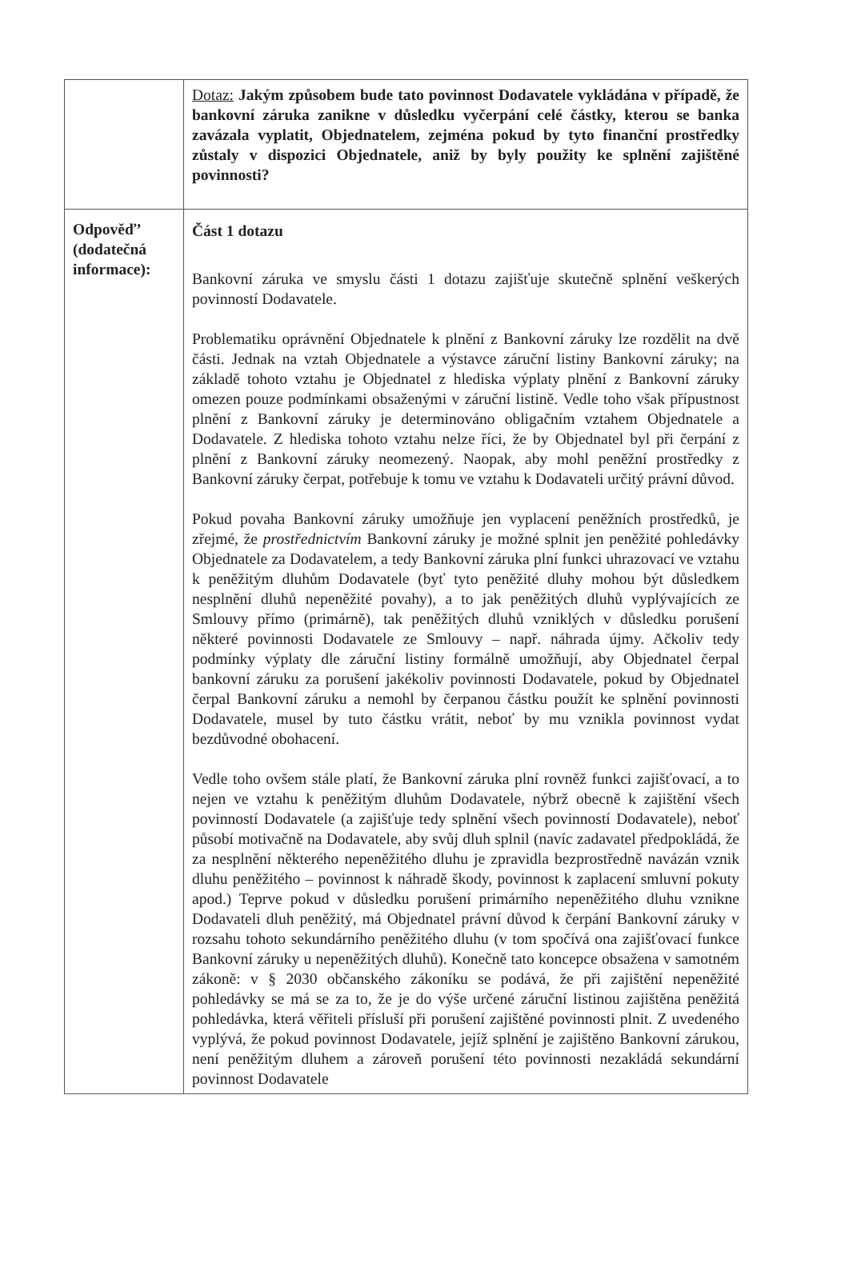| | Dotaz: Jakým způsobem bude tato povinnost Dodavatele vykládána v případě, že bankovní záruka zanikne v důsledku vyčerpání celé částky, kterou se banka zavázala vyplatit, Objednatelem, zejména pokud by tyto finanční prostředky zůstaly v dispozici Objednatele, aniž by byly použity ke splnění zajištěné povinnosti? |
| Odpověď’ (dodatečná informace): | Část 1 dotazu Bankovní záruka ve smyslu části 1 dotazu zajišťuje skutečně splnění veškerých povinností Dodavatele. Problematiku oprávnění Objednatele k plnění z Bankovní záruky lze rozdělit na dvě části. Jednak na vztah Objednatele a výstavce záruční listiny Bankovní záruky; na základě tohoto vztahu je Objednatel z hlediska výplaty plnění z Bankovní záruky omezen pouze podmínkami obsaženými v záruční listině. Vedle toho však přípustnost plnění z Bankovní záruky je determinováno obligačním vztahem Objednatele a Dodavatele. Z hlediska tohoto vztahu nelze říci, že by Objednatel byl při čerpání z plnění z Bankovní záruky neomezený. Naopak, aby mohl peněžní prostředky z Bankovní záruky čerpat, potřebuje k tomu ve vztahu k Dodavateli určitý právní důvod. Pokud povaha Bankovní záruky umožňuje jen vyplacení peněžních prostředků, je zřejmé, že prostřednictvím Bankovní záruky je možné splnit jen peněžité pohledávky Objednatele za Dodavatelem, a tedy Bankovní záruka plní funkci uhrazovací ve vztahu k peněžitým dluhům Dodavatele (byť tyto peněžité dluhy mohou být důsledkem nesplnění dluhů nepeněžité povahy), a to jak peněžitých dluhů vyplývajících ze Smlouvy přímo (primárně), tak peněžitých dluhů vzniklých v důsledku porušení některé povinnosti Dodavatele ze Smlouvy – např. náhrada újmy. Ačkoliv tedy podmínky výplaty dle záruční listiny formálně umožňují, aby Objednatel čerpal bankovní záruku za porušení jakékoliv povinnosti Dodavatele, pokud by Objednatel čerpal Bankovní záruku a nemohl by čerpanou částku použít ke splnění povinnosti Dodavatele, musel by tuto částku vrátit, neboť by mu vznikla povinnost vydat bezdůvodné obohacení. Vedle toho ovšem stále platí, že Bankovní záruka plní rovněž funkci zajišťovací, a to nejen ve vztahu k peněžitým dluhům Dodavatele, nýbrž obecně k zajištění všech povinností Dodavatele (a zajišťuje tedy splnění všech povinností Dodavatele), neboť působí motivačně na Dodavatele, aby svůj dluh splnil (navíc zadavatel předpokládá, že za nesplnění některého nepeněžitého dluhu je zpravidla bezprostředně navázán vznik dluhu peněžitého – povinnost k náhradě škody, povinnost k zaplacení smluvní pokuty apod.) Teprve pokud v důsledku porušení primárního nepeněžitého dluhu vznikne Dodavateli dluh peněžitý, má Objednatel právní důvod k čerpání Bankovní záruky v rozsahu tohoto sekundárního peněžitého dluhu (v tom spočívá ona zajišťovací funkce Bankovní záruky u nepeněžitých dluhů). Konečně tato koncepce obsažena v samotném zákoně: v § 2030 občanského zákoníku se podává, že při zajištění nepeněžité pohledávky se má se za to, že je do výše určené záruční listinou zajištěna peněžitá pohledávka, která věřiteli přísluší při porušení zajištěné povinnosti plnit. Z uvedeného vyplývá, že pokud povinnost Dodavatele, jejíž splnění je zajištěno Bankovní zárukou, není peněžitým dluhem a zároveň porušení této povinnosti nezakládá sekundární povinnost Dodavatele |